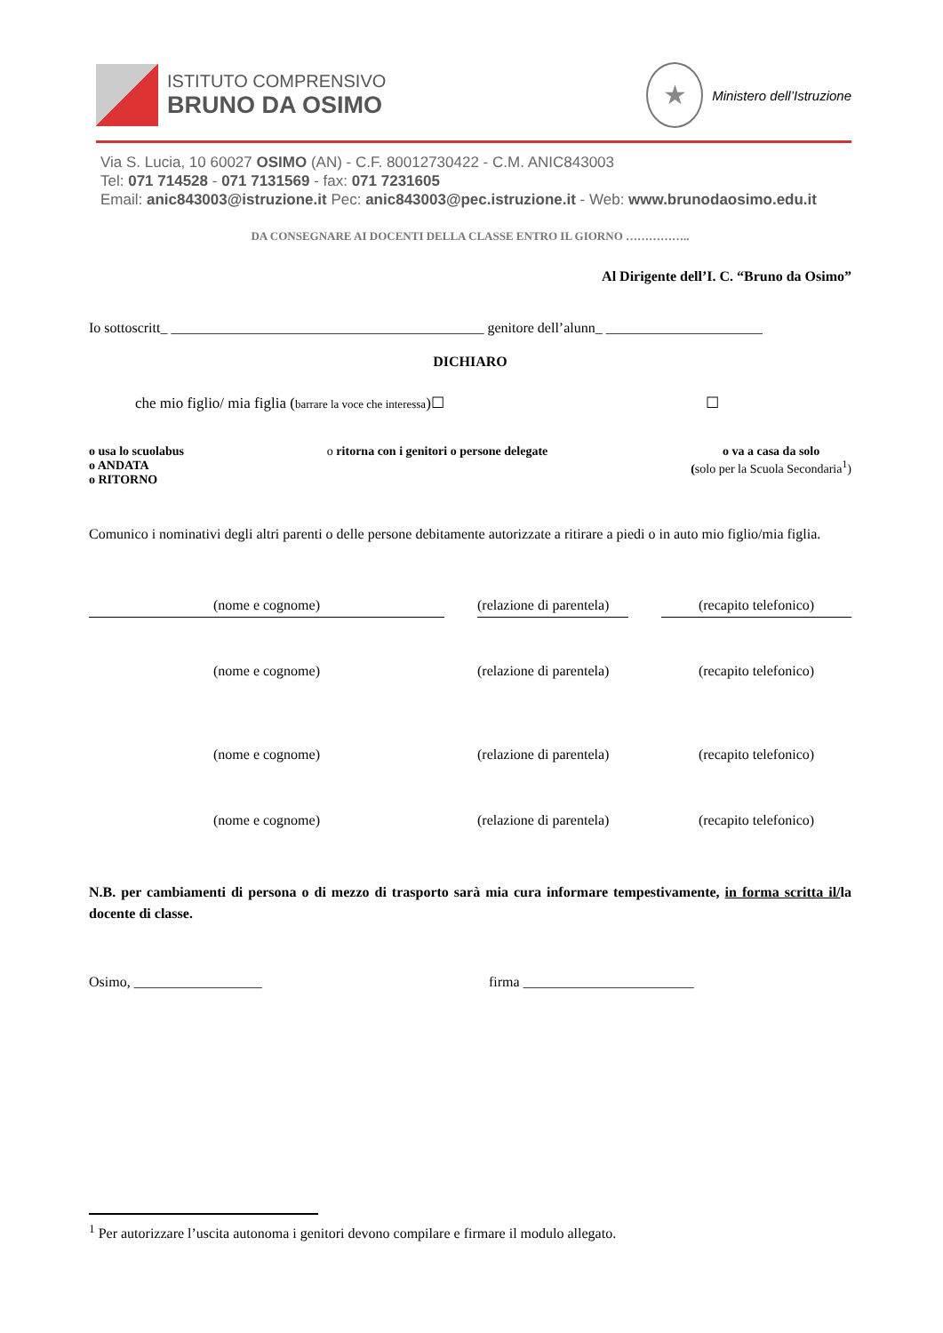ISTITUTO COMPRENSIVO
BRUNO DA OSIMO
★
Ministero dell’Istruzione
Via S. Lucia, 10 60027 OSIMO (AN) - C.F. 80012730422 - C.M. ANIC843003
Tel: 071 714528 - 071 7131569 - fax: 071 7231605
Email: anic843003@istruzione.it Pec: anic843003@pec.istruzione.it - Web: www.brunodaosimo.edu.it
DA CONSEGNARE AI DOCENTI DELLA CLASSE ENTRO IL GIORNO ……………..
Al Dirigente dell’I. C. “Bruno da Osimo”
Io sottoscritt_ ____________________________________________ genitore dell’alunn_ ______________________
DICHIARO
che mio figlio/ mia figlia (barrare la voce che interessa)☐ ☐
o usa lo scuolabus
o ANDATA
o RITORNO
o ritorna con i genitori o persone delegate
o va a casa da solo
(solo per la Scuola Secondaria<sup>1</sup>)
Comunico i nominativi degli altri parenti o delle persone debitamente autorizzate a ritirare a piedi o in auto mio figlio/mia figlia.
(nome e cognome) (relazione di parentela) (recapito telefonico)
(nome e cognome) (relazione di parentela) (recapito telefonico)
(nome e cognome) (relazione di parentela) (recapito telefonico)
(nome e cognome) (relazione di parentela) (recapito telefonico)
N.B. per cambiamenti di persona o di mezzo di trasporto sarà mia cura informare tempestivamente, in forma scritta il/la docente di classe.
Osimo, __________________ firma ________________________
<sup>1</sup> Per autorizzare l’uscita autonoma i genitori devono compilare e firmare il modulo allegato.